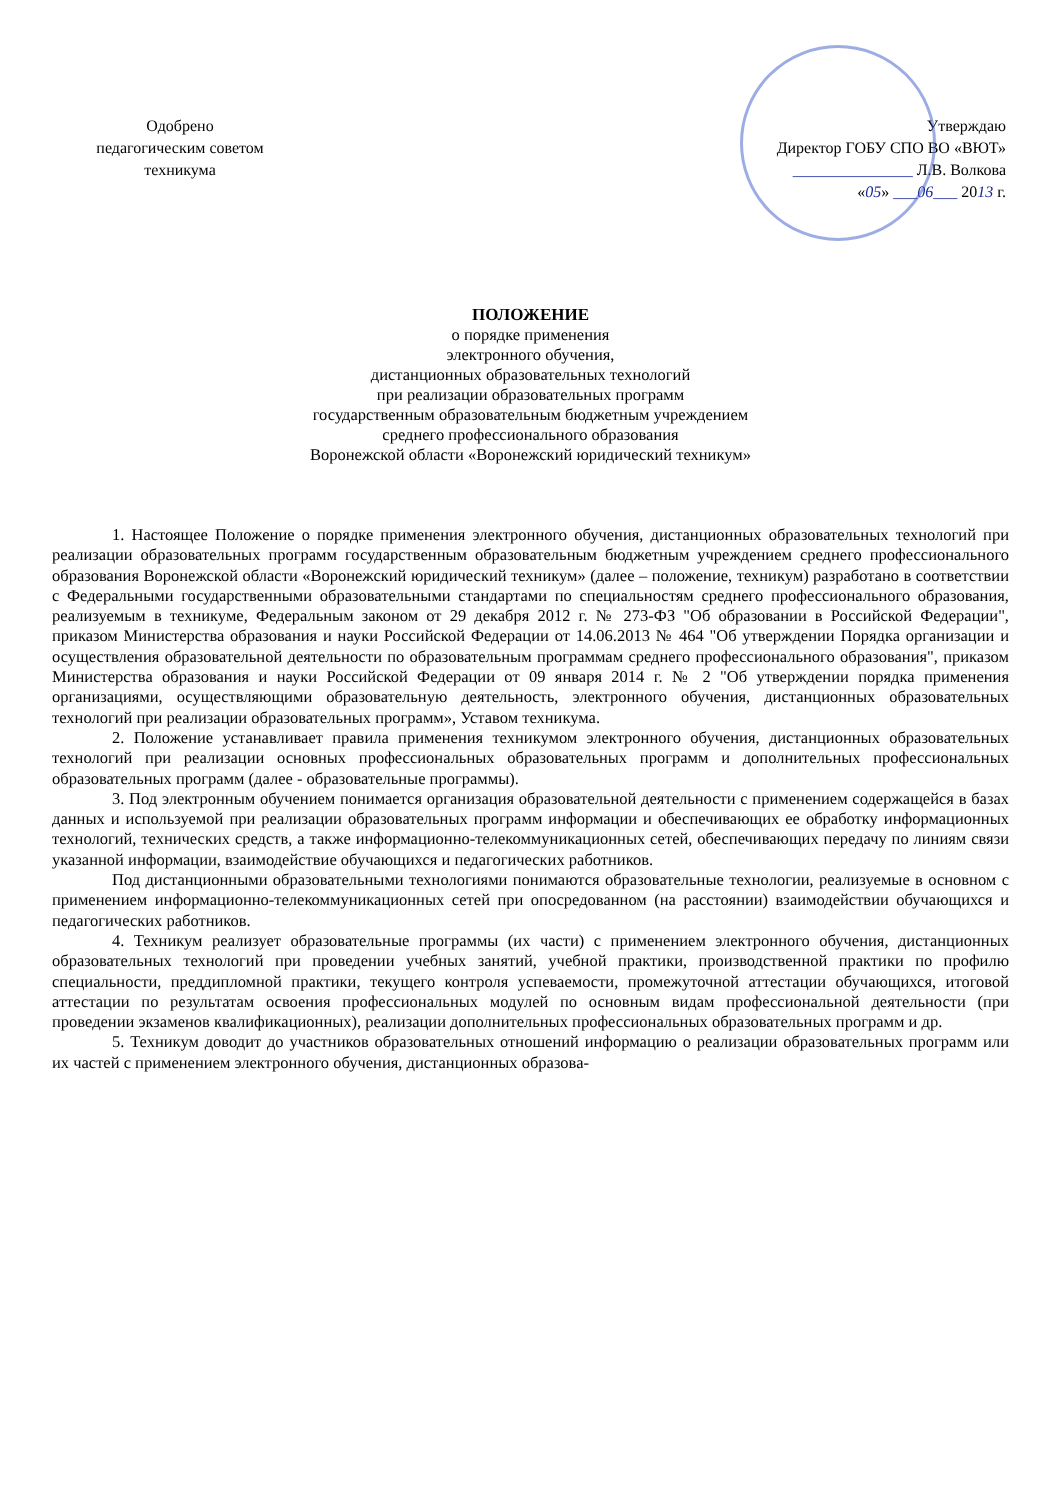Одобрено
педагогическим советом
техникума
Утверждаю
Директор ГОБУ СПО ВО «ВЮТ»
_______________ Л.В. Волкова
«05» ___06___ 2013 г.
ПОЛОЖЕНИЕ
о порядке применения
электронного обучения,
дистанционных образовательных технологий
при реализации образовательных программ
государственным образовательным бюджетным учреждением
среднего профессионального образования
Воронежской области «Воронежский юридический техникум»
1. Настоящее Положение о порядке применения электронного обучения, дистанционных образовательных технологий при реализации образовательных программ государственным образовательным бюджетным учреждением среднего профессионального образования Воронежской области «Воронежский юридический техникум» (далее – положение, техникум) разработано в соответствии с Федеральными государственными образовательными стандартами по специальностям среднего профессионального образования, реализуемым в техникуме, Федеральным законом от 29 декабря 2012 г. № 273-ФЗ "Об образовании в Российской Федерации", приказом Министерства образования и науки Российской Федерации от 14.06.2013 № 464 "Об утверждении Порядка организации и осуществления образовательной деятельности по образовательным программам среднего профессионального образования", приказом Министерства образования и науки Российской Федерации от 09 января 2014 г. № 2 "Об утверждении порядка применения организациями, осуществляющими образовательную деятельность, электронного обучения, дистанционных образовательных технологий при реализации образовательных программ», Уставом техникума.
2. Положение устанавливает правила применения техникумом электронного обучения, дистанционных образовательных технологий при реализации основных профессиональных образовательных программ и дополнительных профессиональных образовательных программ (далее - образовательные программы).
3. Под электронным обучением понимается организация образовательной деятельности с применением содержащейся в базах данных и используемой при реализации образовательных программ информации и обеспечивающих ее обработку информационных технологий, технических средств, а также информационно-телекоммуникационных сетей, обеспечивающих передачу по линиям связи указанной информации, взаимодействие обучающихся и педагогических работников.
Под дистанционными образовательными технологиями понимаются образовательные технологии, реализуемые в основном с применением информационно-телекоммуникационных сетей при опосредованном (на расстоянии) взаимодействии обучающихся и педагогических работников.
4. Техникум реализует образовательные программы (их части) с применением электронного обучения, дистанционных образовательных технологий при проведении учебных занятий, учебной практики, производственной практики по профилю специальности, преддипломной практики, текущего контроля успеваемости, промежуточной аттестации обучающихся, итоговой аттестации по результатам освоения профессиональных модулей по основным видам профессиональной деятельности (при проведении экзаменов квалификационных), реализации дополнительных профессиональных образовательных программ и др.
5. Техникум доводит до участников образовательных отношений информацию о реализации образовательных программ или их частей с применением электронного обучения, дистанционных образова-